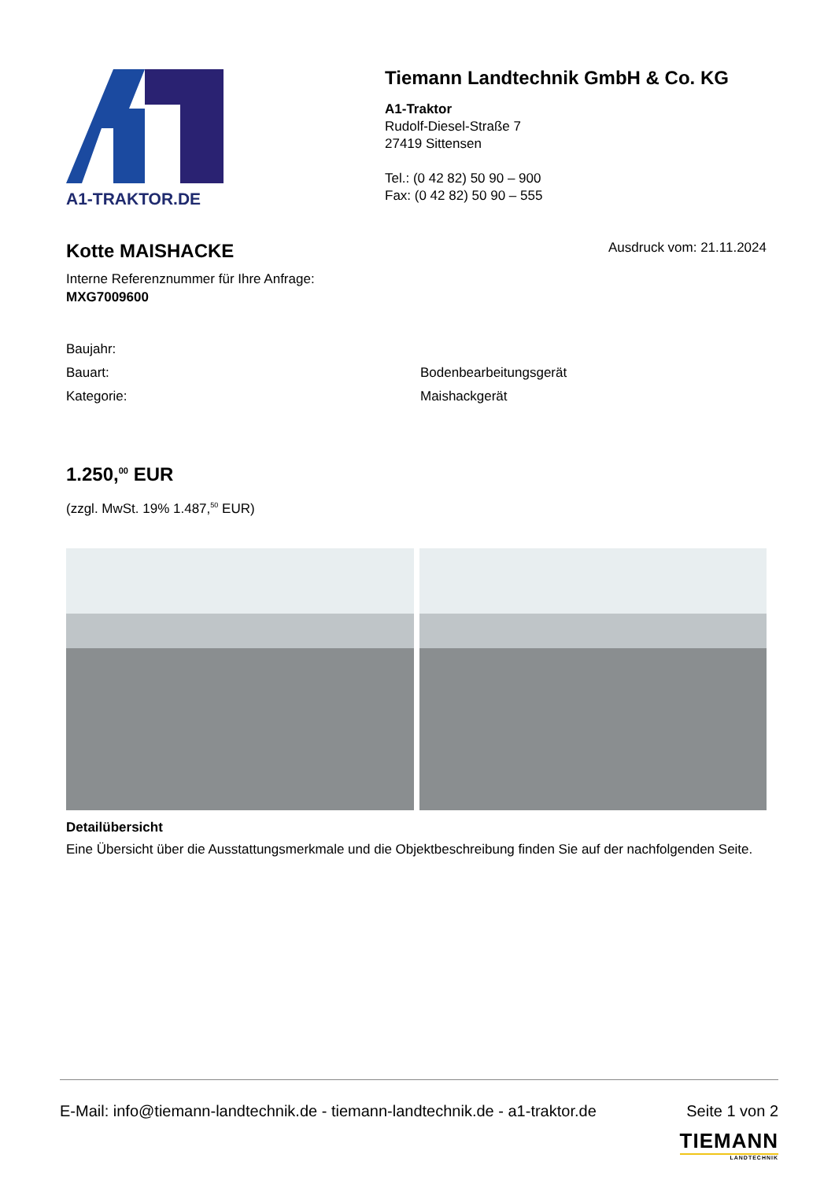A1-TRAKTOR.DE
Tiemann Landtechnik GmbH & Co. KG
A1-Traktor
Rudolf-Diesel-Straße 7
27419 Sittensen
Tel.: (0 42 82) 50 90 – 900
Fax: (0 42 82) 50 90 – 555
Kotte MAISHACKE
Ausdruck vom: 21.11.2024
Interne Referenznummer für Ihre Anfrage:
MXG7009600
Baujahr:
Bauart: Bodenbearbeitungsgerät
Kategorie: Maishackgerät
1.250,<sup>00</sup> EUR
(zzgl. MwSt. 19% 1.487,<sup>50</sup> EUR)
Detailübersicht
Eine Übersicht über die Ausstattungsmerkmale und die Objektbeschreibung finden Sie auf der nachfolgenden Seite.
E-Mail: info@tiemann-landtechnik.de - tiemann-landtechnik.de - a1-traktor.de Seite 1 von 2
TIEMANN
LANDTECHNIK